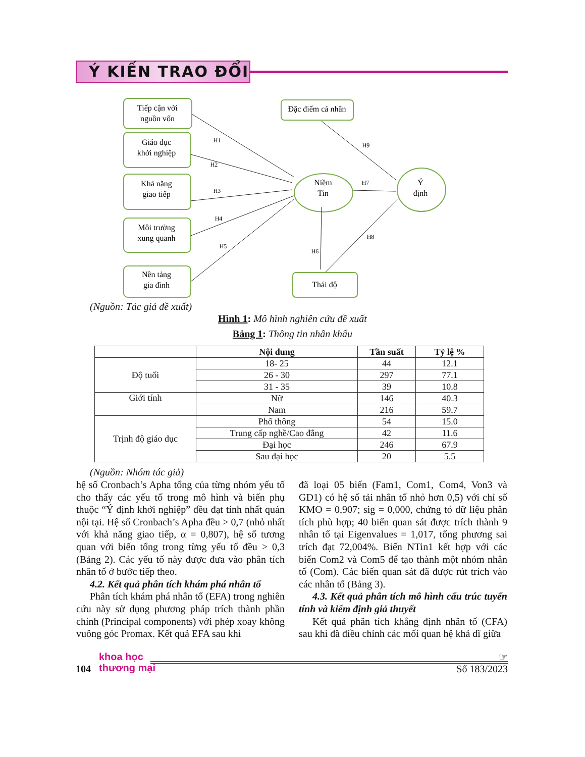Ý KIẾN TRAO ĐỔI
Tiếp cận với
nguồn vốn
Giáo dục
khởi nghiệp
Khả năng
giao tiếp
Môi trường
xung quanh
Nền tảng
gia đình
Đặc điểm cá nhân
Thái độ
Niềm
Tin
Ý
định
H1
H2
H3
H4
H5
H6
H7
H8
H9
(Nguồn: Tác giả đề xuất)
Hình 1: Mô hình nghiên cứu đề xuất
Bảng 1: Thông tin nhân khẩu
| | Nội dung | Tần suất | Tỷ lệ % |
| --- | --- | --- | --- |
| Độ tuổi | 18- 25 | 44 | 12.1 |
| | 26 - 30 | 297 | 77.1 |
| | 31 - 35 | 39 | 10.8 |
| Giới tính | Nữ | 146 | 40.3 |
| | Nam | 216 | 59.7 |
| Trịnh độ giáo dục | Phổ thông | 54 | 15.0 |
| | Trung cấp nghề/Cao đẳng | 42 | 11.6 |
| | Đại học | 246 | 67.9 |
| | Sau đại học | 20 | 5.5 |
(Nguồn: Nhóm tác giả)
hệ số Cronbach’s Apha tổng của từng nhóm yếu tố cho thấy các yếu tố trong mô hình và biến phụ thuộc “Ý định khởi nghiệp” đều đạt tính nhất quán nội tại. Hệ số Cronbach’s Apha đều > 0,7 (nhỏ nhất với khả năng giao tiếp, α = 0,807), hệ số tương quan với biến tổng trong từng yếu tố đều > 0,3 (Bảng 2). Các yếu tố này được đưa vào phân tích nhân tố ở bước tiếp theo.
4.2. Kết quả phân tích khám phá nhân tố
Phân tích khám phá nhân tố (EFA) trong nghiên cứu này sử dụng phương pháp trích thành phần chính (Principal components) với phép xoay không vuông góc Promax. Kết quả EFA sau khi
đã loại 05 biến (Fam1, Com1, Com4, Von3 và GD1) có hệ số tải nhân tố nhỏ hơn 0,5) với chỉ số KMO = 0,907; sig = 0,000, chứng tỏ dữ liệu phân tích phù hợp; 40 biến quan sát được trích thành 9 nhân tố tại Eigenvalues = 1,017, tổng phương sai trích đạt 72,004%. Biến NTin1 kết hợp với các biến Com2 và Com5 để tạo thành một nhóm nhân tố (Com). Các biến quan sát đã được rút trích vào các nhân tố (Bảng 3).
4.3. Kết quả phân tích mô hình cấu trúc tuyến tính và kiểm định giả thuyết
Kết quả phân tích khẳng định nhân tố (CFA) sau khi đã điều chỉnh các mối quan hệ khả dĩ giữa
khoa học
thương mại
☞
104 Số 183/2023